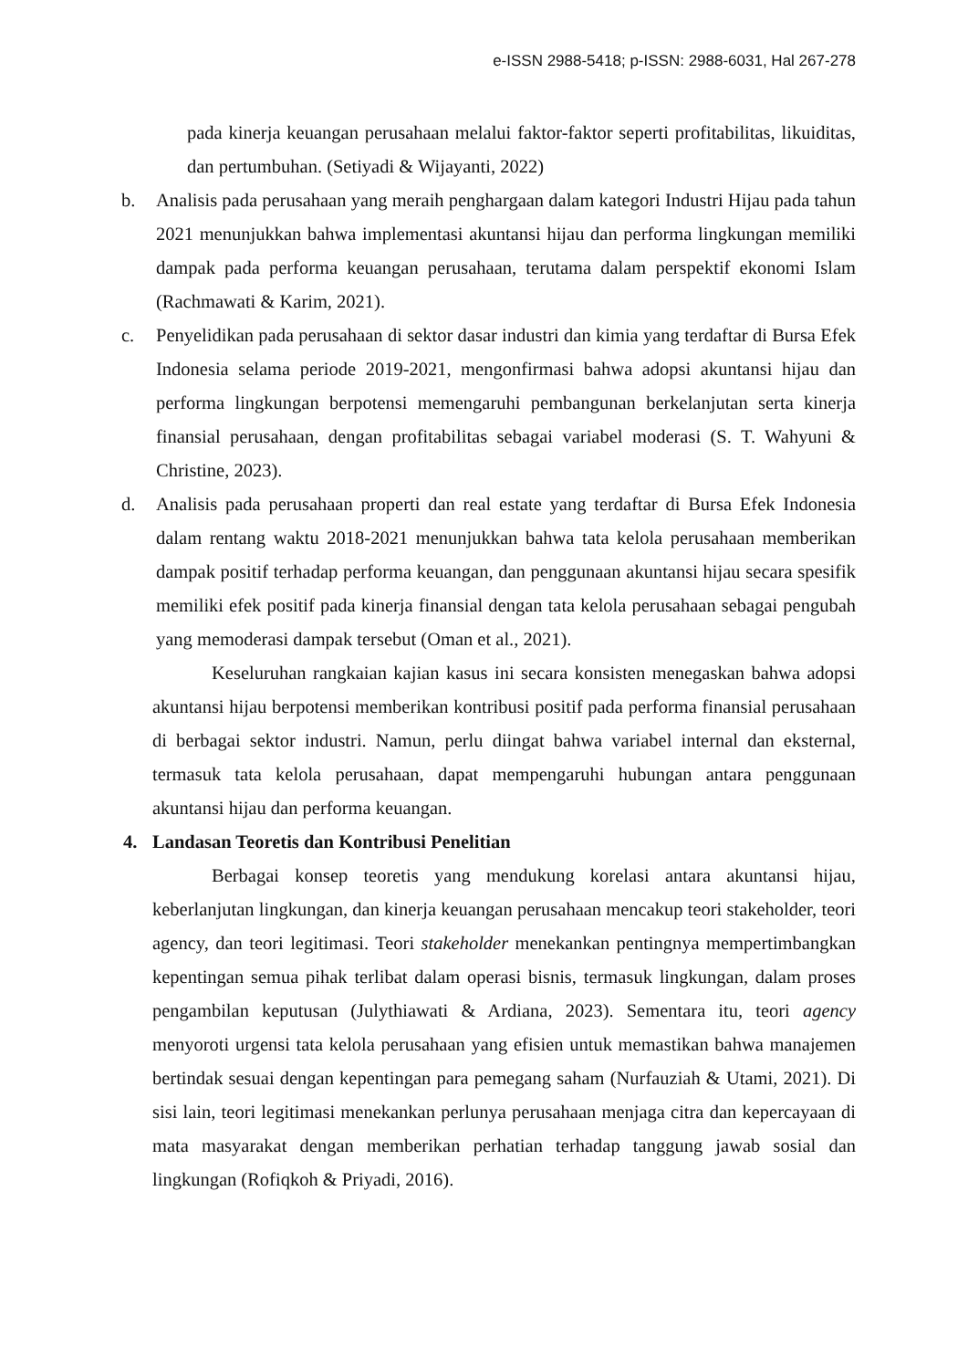e-ISSN 2988-5418; p-ISSN: 2988-6031, Hal 267-278
pada kinerja keuangan perusahaan melalui faktor-faktor seperti profitabilitas, likuiditas, dan pertumbuhan. (Setiyadi & Wijayanti, 2022)
b. Analisis pada perusahaan yang meraih penghargaan dalam kategori Industri Hijau pada tahun 2021 menunjukkan bahwa implementasi akuntansi hijau dan performa lingkungan memiliki dampak pada performa keuangan perusahaan, terutama dalam perspektif ekonomi Islam (Rachmawati & Karim, 2021).
c. Penyelidikan pada perusahaan di sektor dasar industri dan kimia yang terdaftar di Bursa Efek Indonesia selama periode 2019-2021, mengonfirmasi bahwa adopsi akuntansi hijau dan performa lingkungan berpotensi memengaruhi pembangunan berkelanjutan serta kinerja finansial perusahaan, dengan profitabilitas sebagai variabel moderasi (S. T. Wahyuni & Christine, 2023).
d. Analisis pada perusahaan properti dan real estate yang terdaftar di Bursa Efek Indonesia dalam rentang waktu 2018-2021 menunjukkan bahwa tata kelola perusahaan memberikan dampak positif terhadap performa keuangan, dan penggunaan akuntansi hijau secara spesifik memiliki efek positif pada kinerja finansial dengan tata kelola perusahaan sebagai pengubah yang memoderasi dampak tersebut (Oman et al., 2021).
Keseluruhan rangkaian kajian kasus ini secara konsisten menegaskan bahwa adopsi akuntansi hijau berpotensi memberikan kontribusi positif pada performa finansial perusahaan di berbagai sektor industri. Namun, perlu diingat bahwa variabel internal dan eksternal, termasuk tata kelola perusahaan, dapat mempengaruhi hubungan antara penggunaan akuntansi hijau dan performa keuangan.
4. Landasan Teoretis dan Kontribusi Penelitian
Berbagai konsep teoretis yang mendukung korelasi antara akuntansi hijau, keberlanjutan lingkungan, dan kinerja keuangan perusahaan mencakup teori stakeholder, teori agency, dan teori legitimasi. Teori stakeholder menekankan pentingnya mempertimbangkan kepentingan semua pihak terlibat dalam operasi bisnis, termasuk lingkungan, dalam proses pengambilan keputusan (Julythiawati & Ardiana, 2023). Sementara itu, teori agency menyoroti urgensi tata kelola perusahaan yang efisien untuk memastikan bahwa manajemen bertindak sesuai dengan kepentingan para pemegang saham (Nurfauziah & Utami, 2021). Di sisi lain, teori legitimasi menekankan perlunya perusahaan menjaga citra dan kepercayaan di mata masyarakat dengan memberikan perhatian terhadap tanggung jawab sosial dan lingkungan (Rofiqkoh & Priyadi, 2016).